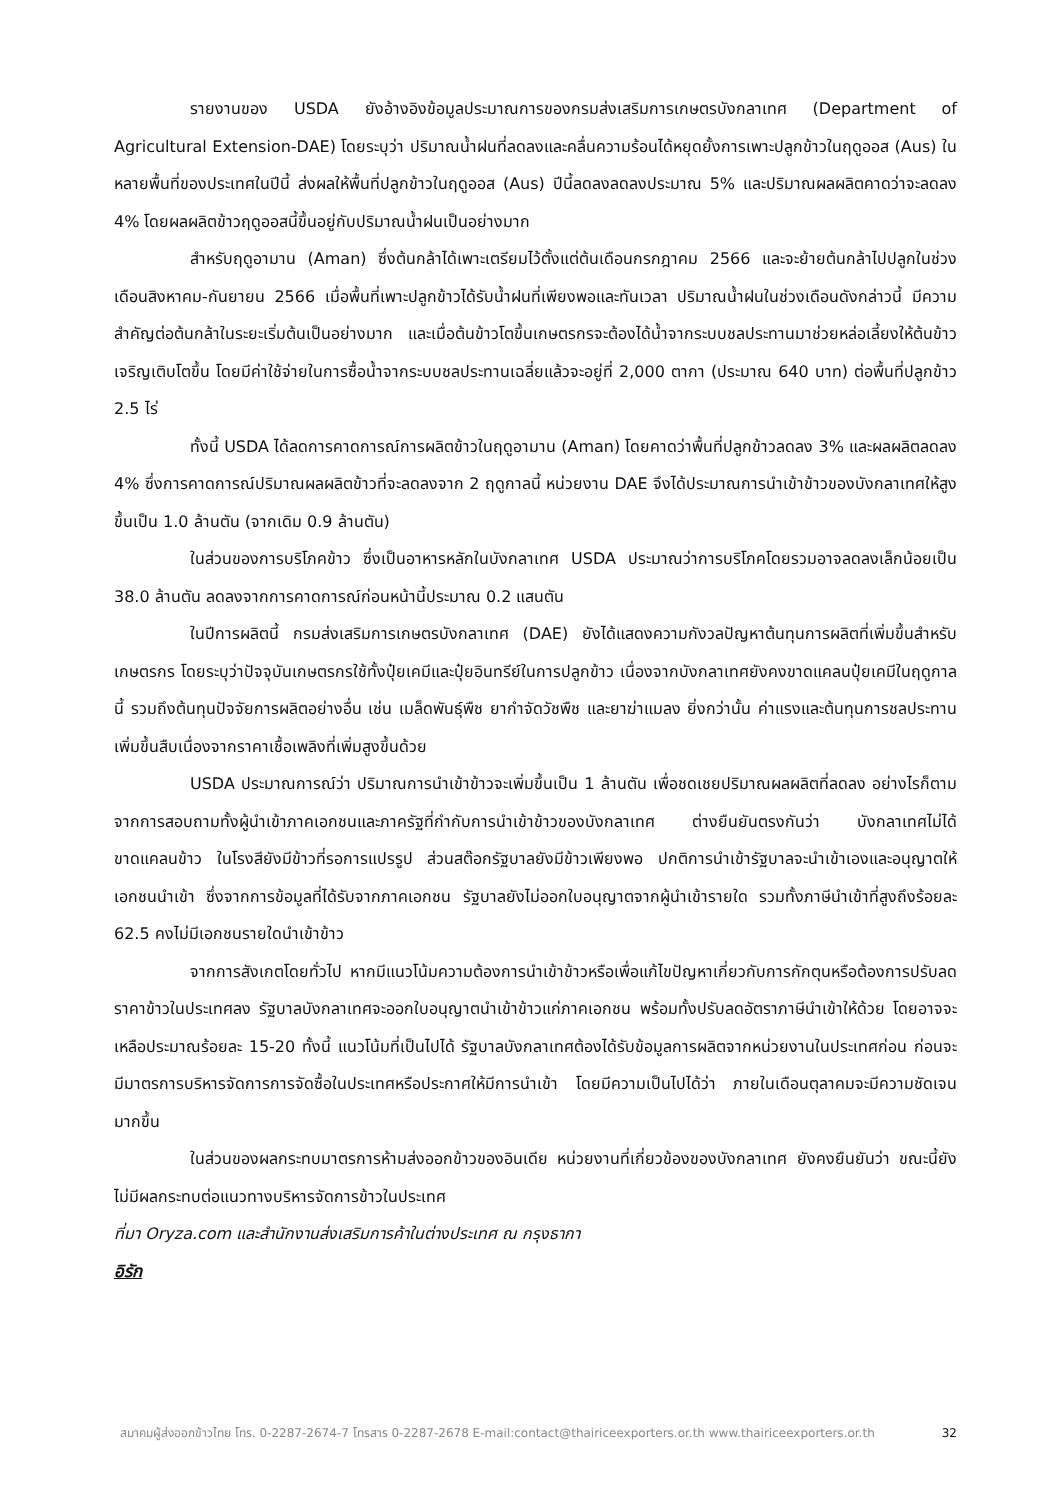รายงานของ USDA ยังอ้างอิงข้อมูลประมาณการของกรมส่งเสริมการเกษตรบังกลาเทศ (Department of Agricultural Extension-DAE) โดยระบุว่า ปริมาณน้ำฝนที่ลดลงและคลื่นความร้อนได้หยุดยั้งการเพาะปลูกข้าวในฤดูออส (Aus) ในหลายพื้นที่ของประเทศในปีนี้ ส่งผลให้พื้นที่ปลูกข้าวในฤดูออส (Aus) ปีนี้ลดลงลดลงประมาณ 5% และปริมาณผลผลิตคาดว่าจะลดลง 4% โดยผลผลิตข้าวฤดูออสนี้ขึ้นอยู่กับปริมาณน้ำฝนเป็นอย่างมาก
สำหรับฤดูอามาน (Aman) ซึ่งต้นกล้าได้เพาะเตรียมไว้ตั้งแต่ต้นเดือนกรกฎาคม 2566 และจะย้ายต้นกล้าไปปลูกในช่วงเดือนสิงหาคม-กันยายน 2566 เมื่อพื้นที่เพาะปลูกข้าวได้รับน้ำฝนที่เพียงพอและทันเวลา ปริมาณน้ำฝนในช่วงเดือนดังกล่าวนี้ มีความสำคัญต่อต้นกล้าในระยะเริ่มต้นเป็นอย่างมาก และเมื่อต้นข้าวโตขึ้นเกษตรกรจะต้องได้น้ำจากระบบชลประทานมาช่วยหล่อเลี้ยงให้ต้นข้าวเจริญเติบโตขึ้น โดยมีค่าใช้จ่ายในการซื้อน้ำจากระบบชลประทานเฉลี่ยแล้วจะอยู่ที่ 2,000 ตากา (ประมาณ 640 บาท) ต่อพื้นที่ปลูกข้าว 2.5 ไร่
ทั้งนี้ USDA ได้ลดการคาดการณ์การผลิตข้าวในฤดูอามาน (Aman) โดยคาดว่าพื้นที่ปลูกข้าวลดลง 3% และผลผลิตลดลง 4% ซึ่งการคาดการณ์ปริมาณผลผลิตข้าวที่จะลดลงจาก 2 ฤดูกาลนี้ หน่วยงาน DAE จึงได้ประมาณการนำเข้าข้าวของบังกลาเทศให้สูงขึ้นเป็น 1.0 ล้านตัน (จากเดิม 0.9 ล้านตัน)
ในส่วนของการบริโภคข้าว ซึ่งเป็นอาหารหลักในบังกลาเทศ USDA ประมาณว่าการบริโภคโดยรวมอาจลดลงเล็กน้อยเป็น 38.0 ล้านตัน ลดลงจากการคาดการณ์ก่อนหน้านี้ประมาณ 0.2 แสนตัน
ในปีการผลิตนี้ กรมส่งเสริมการเกษตรบังกลาเทศ (DAE) ยังได้แสดงความกังวลปัญหาต้นทุนการผลิตที่เพิ่มขึ้นสำหรับเกษตรกร โดยระบุว่าปัจจุบันเกษตรกรใช้ทั้งปุ๋ยเคมีและปุ๋ยอินทรีย์ในการปลูกข้าว เนื่องจากบังกลาเทศยังคงขาดแคลนปุ๋ยเคมีในฤดูกาลนี้ รวมถึงต้นทุนปัจจัยการผลิตอย่างอื่น เช่น เมล็ดพันธุ์พืช ยากำจัดวัชพืช และยาฆ่าแมลง ยิ่งกว่านั้น ค่าแรงและต้นทุนการชลประทานเพิ่มขึ้นสืบเนื่องจากราคาเชื้อเพลิงที่เพิ่มสูงขึ้นด้วย
USDA ประมาณการณ์ว่า ปริมาณการนำเข้าข้าวจะเพิ่มขึ้นเป็น 1 ล้านตัน เพื่อชดเชยปริมาณผลผลิตที่ลดลง อย่างไรก็ตาม จากการสอบถามทั้งผู้นำเข้าภาคเอกชนและภาครัฐที่กำกับการนำเข้าข้าวของบังกลาเทศ ต่างยืนยันตรงกันว่า บังกลาเทศไม่ได้ขาดแคลนข้าว ในโรงสียังมีข้าวที่รอการแปรรูป ส่วนสต๊อกรัฐบาลยังมีข้าวเพียงพอ ปกติการนำเข้ารัฐบาลจะนำเข้าเองและอนุญาตให้เอกชนนำเข้า ซึ่งจากการข้อมูลที่ได้รับจากภาคเอกชน รัฐบาลยังไม่ออกใบอนุญาตจากผู้นำเข้ารายใด รวมทั้งภาษีนำเข้าที่สูงถึงร้อยละ 62.5 คงไม่มีเอกชนรายใดนำเข้าข้าว
จากการสังเกตโดยทั่วไป หากมีแนวโน้มความต้องการนำเข้าข้าวหรือเพื่อแก้ไขปัญหาเกี่ยวกับการกักตุนหรือต้องการปรับลดราคาข้าวในประเทศลง รัฐบาลบังกลาเทศจะออกใบอนุญาตนำเข้าข้าวแก่ภาคเอกชน พร้อมทั้งปรับลดอัตราภาษีนำเข้าให้ด้วย โดยอาจจะเหลือประมาณร้อยละ 15-20 ทั้งนี้ แนวโน้มที่เป็นไปได้ รัฐบาลบังกลาเทศต้องได้รับข้อมูลการผลิตจากหน่วยงานในประเทศก่อน ก่อนจะมีมาตรการบริหารจัดการการจัดซื้อในประเทศหรือประกาศให้มีการนำเข้า โดยมีความเป็นไปได้ว่า ภายในเดือนตุลาคมจะมีความชัดเจนมากขึ้น
ในส่วนของผลกระทบมาตรการห้ามส่งออกข้าวของอินเดีย หน่วยงานที่เกี่ยวข้องของบังกลาเทศ ยังคงยืนยันว่า ขณะนี้ยังไม่มีผลกระทบต่อแนวทางบริหารจัดการข้าวในประเทศ
ที่มา Oryza.com และสำนักงานส่งเสริมการค้าในต่างประเทศ ณ กรุงธากา
อิรัก
สมาคมผู้ส่งออกข้าวไทย โทร. 0-2287-2674-7 โทรสาร 0-2287-2678 E-mail:contact@thairiceexporters.or.th www.thairiceexporters.or.th 32